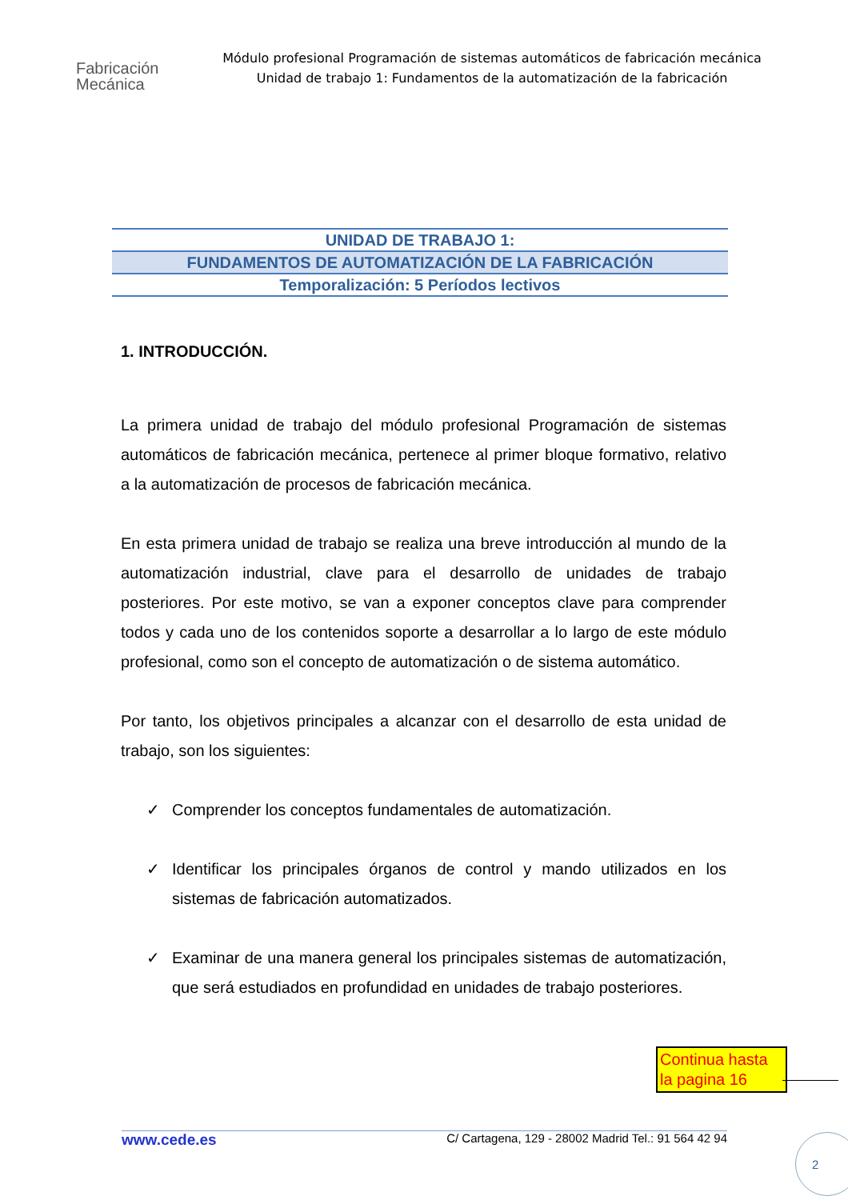Fabricación
Mecánica
Módulo profesional Programación de sistemas automáticos de fabricación mecánica
Unidad de trabajo 1: Fundamentos de la automatización de la fabricación
UNIDAD DE TRABAJO 1:
FUNDAMENTOS DE AUTOMATIZACIÓN DE LA FABRICACIÓN
Temporalización: 5 Períodos lectivos
1. INTRODUCCIÓN.
La primera unidad de trabajo del módulo profesional Programación de sistemas automáticos de fabricación mecánica, pertenece al primer bloque formativo, relativo a la automatización de procesos de fabricación mecánica.
En esta primera unidad de trabajo se realiza una breve introducción al mundo de la automatización industrial, clave para el desarrollo de unidades de trabajo posteriores. Por este motivo, se van a exponer conceptos clave para comprender todos y cada uno de los contenidos soporte a desarrollar a lo largo de este módulo profesional, como son el concepto de automatización o de sistema automático.
Por tanto, los objetivos principales a alcanzar con el desarrollo de esta unidad de trabajo, son los siguientes:
✓ Comprender los conceptos fundamentales de automatización.
✓ Identificar los principales órganos de control y mando utilizados en los sistemas de fabricación automatizados.
✓ Examinar de una manera general los principales sistemas de automatización, que será estudiados en profundidad en unidades de trabajo posteriores.
Continua hasta la pagina 16
www.cede.es C/ Cartagena, 129 - 28002 Madrid Tel.: 91 564 42 94 2